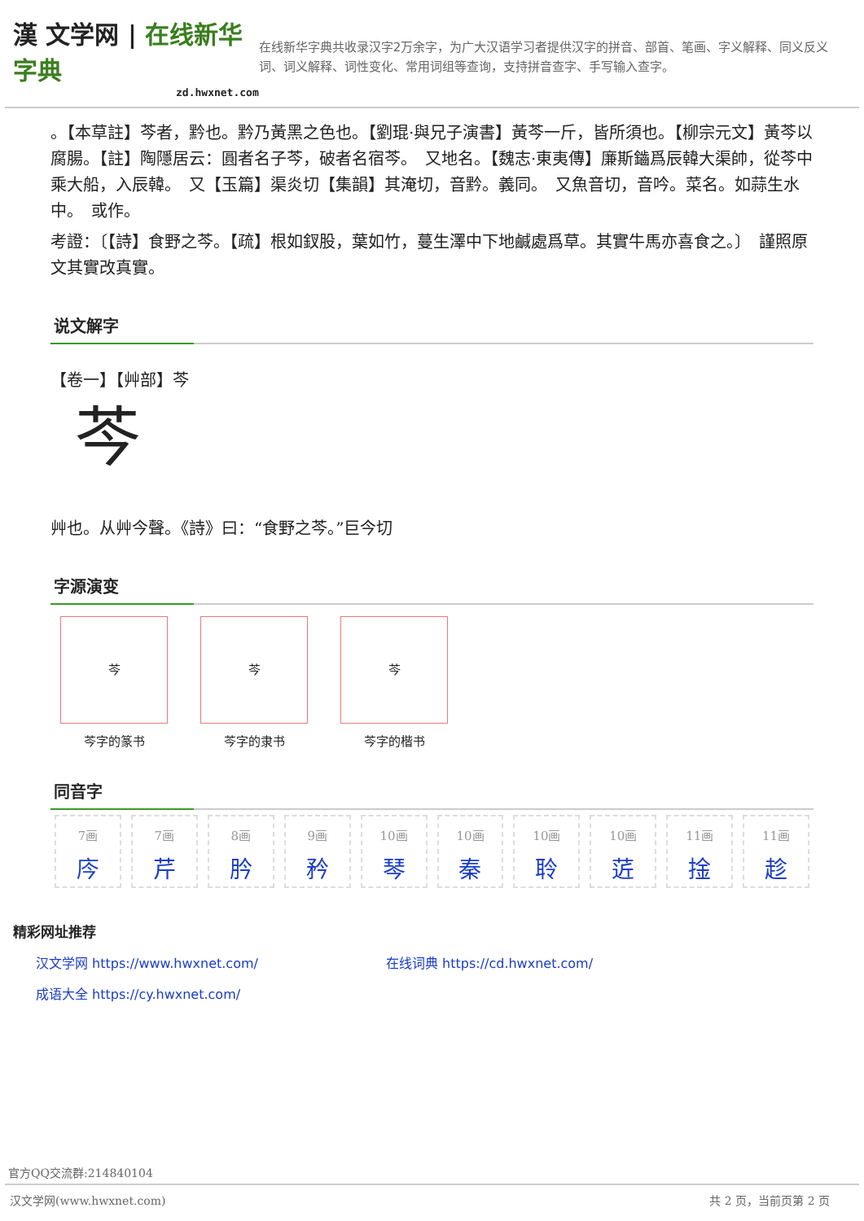漢 文学网 | 在线新华字典
zd.hwxnet.com
在线新华字典共收录汉字2万余字，为广大汉语学习者提供汉字的拼音、部首、笔画、字义解释、同义反义词、词义解释、词性变化、常用词组等查询，支持拼音查字、手写输入查字。
。【本草註】芩者，黔也。黔乃黃黑之色也。【劉琨·與兄子演書】黃芩一斤，皆所須也。【柳宗元文】黃芩以腐腸。【註】陶隱居云：圓者名子芩，破者名宿芩。　又地名。【魏志·東夷傳】廉斯鑡爲辰韓大渠帥，從芩中乘大船，入辰韓。　又【玉篇】渠炎切【集韻】其淹切，音黔。義同。　又魚音切，音吟。菜名。如蒜生水中。　或作。
考證：〔【詩】食野之芩。【疏】根如釵股，葉如竹，蔓生澤中下地鹹處爲草。其實牛馬亦喜食之。〕　謹照原文其實改真實。
说文解字
【卷一】【艸部】芩
芩
艸也。从艸今聲。《詩》曰：“食野之芩。”巨今切
字源演变
芩
芩字的篆书
芩
芩字的隶书
芩
芩字的楷书
同音字
7画
庈
7画
芹
8画
肣
9画
矜
10画
琴
10画
秦
10画
聆
10画
菦
11画
捦
11画
趁
精彩网址推荐
汉文学网 https://www.hwxnet.com/ 在线词典 https://cd.hwxnet.com/
成语大全 https://cy.hwxnet.com/
官方QQ交流群:214840104
汉文学网(www.hwxnet.com) 共 2 页，当前页第 2 页